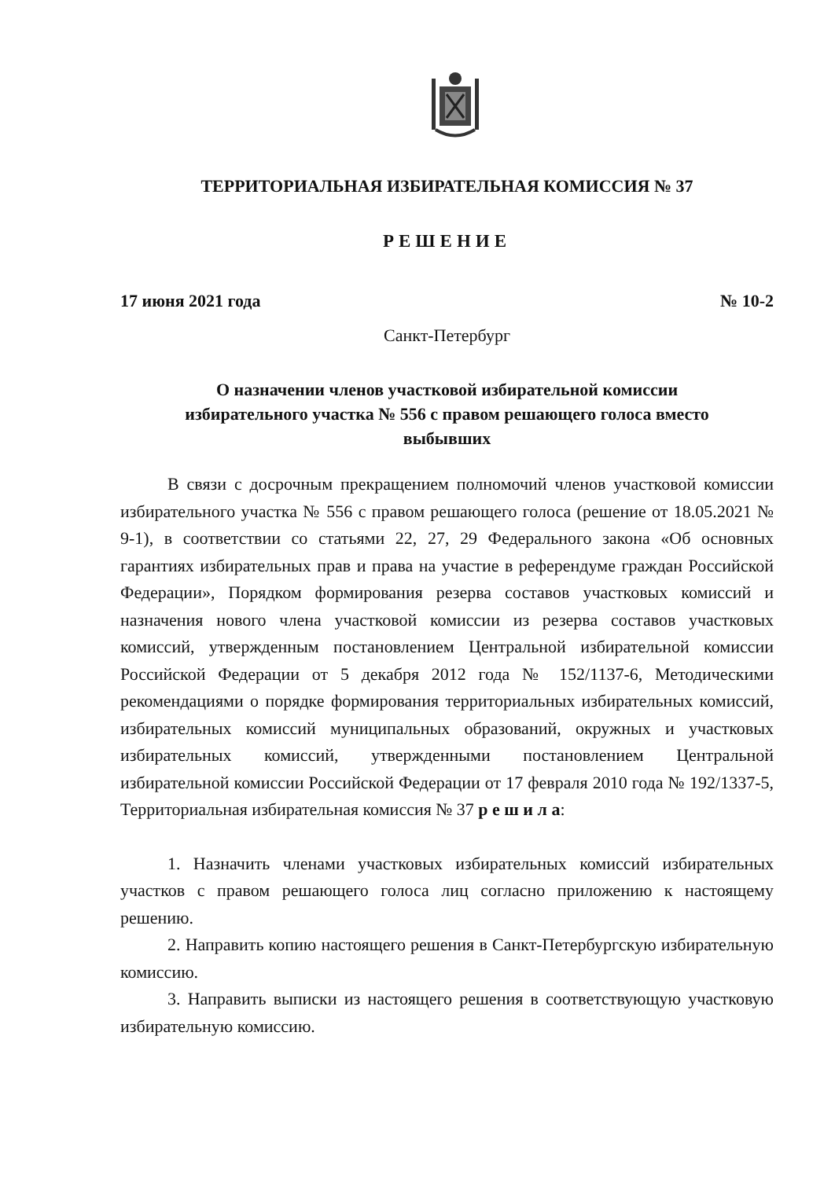ТЕРРИТОРИАЛЬНАЯ ИЗБИРАТЕЛЬНАЯ КОМИССИЯ № 37
РЕШЕНИЕ
17 июня 2021 года № 10-2
Санкт-Петербург
О назначении членов участковой избирательной комиссии
избирательного участка № 556 с правом решающего голоса вместо
выбывших
В связи с досрочным прекращением полномочий членов участковой комиссии избирательного участка № 556 с правом решающего голоса (решение от 18.05.2021 № 9-1), в соответствии со статьями 22, 27, 29 Федерального закона «Об основных гарантиях избирательных прав и права на участие в референдуме граждан Российской Федерации», Порядком формирования резерва составов участковых комиссий и назначения нового члена участковой комиссии из резерва составов участковых комиссий, утвержденным постановлением Центральной избирательной комиссии Российской Федерации от 5 декабря 2012 года № 152/1137-6, Методическими рекомендациями о порядке формирования территориальных избирательных комиссий, избирательных комиссий муниципальных образований, окружных и участковых избирательных комиссий, утвержденными постановлением Центральной избирательной комиссии Российской Федерации от 17 февраля 2010 года № 192/1337-5, Территориальная избирательная комиссия № 37 р е ш и л а:
1. Назначить членами участковых избирательных комиссий избирательных участков с правом решающего голоса лиц согласно приложению к настоящему решению.
2. Направить копию настоящего решения в Санкт-Петербургскую избирательную комиссию.
3. Направить выписки из настоящего решения в соответствующую участковую избирательную комиссию.